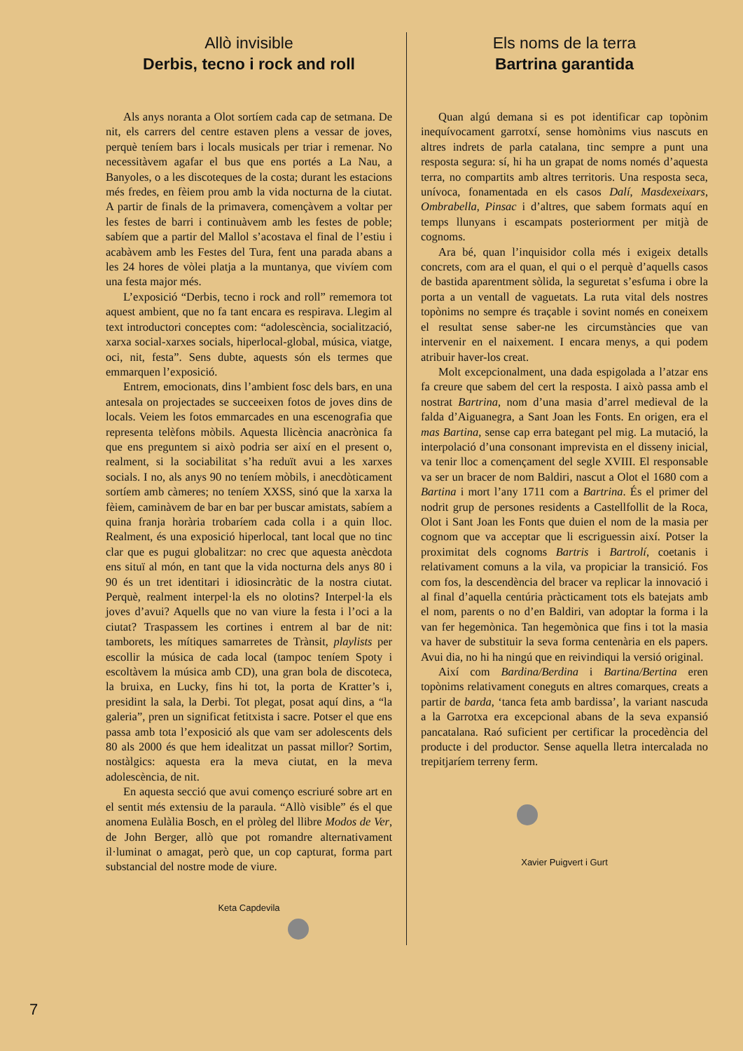Allò invisible
Derbis, tecno i rock and roll
Als anys noranta a Olot sortíem cada cap de setmana. De nit, els carrers del centre estaven plens a vessar de joves, perquè teníem bars i locals musicals per triar i remenar. No necessitàvem agafar el bus que ens portés a La Nau, a Banyoles, o a les discoteques de la costa; durant les estacions més fredes, en fèiem prou amb la vida nocturna de la ciutat. A partir de finals de la primavera, començàvem a voltar per les festes de barri i continuàvem amb les festes de poble; sabíem que a partir del Mallol s’acostava el final de l’estiu i acabàvem amb les Festes del Tura, fent una parada abans a les 24 hores de vòlei platja a la muntanya, que vivíem com una festa major més.
L’exposició “Derbis, tecno i rock and roll” rememora tot aquest ambient, que no fa tant encara es respirava. Llegim al text introductori conceptes com: “adolescència, socialització, xarxa social-xarxes socials, hiperlocal-global, música, viatge, oci, nit, festa”. Sens dubte, aquests són els termes que emmarquen l’exposició.
Entrem, emocionats, dins l’ambient fosc dels bars, en una antesala on projectades se succeeixen fotos de joves dins de locals. Veiem les fotos emmarcades en una escenografia que representa telèfons mòbils. Aquesta llicència anacrònica fa que ens preguntem si això podria ser així en el present o, realment, si la sociabilitat s’ha reduït avui a les xarxes socials. I no, als anys 90 no teníem mòbils, i anecdòticament sortíem amb càmeres; no teníem XXSS, sinó que la xarxa la fèiem, caminàvem de bar en bar per buscar amistats, sabíem a quina franja horària trobaríem cada colla i a quin lloc. Realment, és una exposició hiperlocal, tant local que no tinc clar que es pugui globalitzar: no crec que aquesta anècdota ens situï al món, en tant que la vida nocturna dels anys 80 i 90 és un tret identitari i idiosincràtic de la nostra ciutat. Perquè, realment interpel·la els no olotins? Interpel·la els joves d’avui? Aquells que no van viure la festa i l’oci a la ciutat? Traspassem les cortines i entrem al bar de nit: tamborets, les mítiques samarretes de Trànsit, playlists per escollir la música de cada local (tampoc teníem Spoty i escoltàvem la música amb CD), una gran bola de discoteca, la bruixa, en Lucky, fins hi tot, la porta de Kratter’s i, presidint la sala, la Derbi. Tot plegat, posat aquí dins, a “la galeria”, pren un significat fetitxista i sacre. Potser el que ens passa amb tota l’exposició als que vam ser adolescents dels 80 als 2000 és que hem idealitzat un passat millor? Sortim, nostàlgics: aquesta era la meva ciutat, en la meva adolescència, de nit.
En aquesta secció que avui començo escriuré sobre art en el sentit més extensiu de la paraula. “Allò visible” és el que anomena Eulàlia Bosch, en el pròleg del llibre Modos de Ver, de John Berger, allò que pot romandre alternativament il·luminat o amagat, però que, un cop capturat, forma part substancial del nostre mode de viure.
Keta Capdevila
Els noms de la terra
Bartrina garantida
Quan algú demana si es pot identificar cap topònim inequívocament garrotxí, sense homònims vius nascuts en altres indrets de parla catalana, tinc sempre a punt una resposta segura: sí, hi ha un grapat de noms només d’aquesta terra, no compartits amb altres territoris. Una resposta seca, unívoca, fonamentada en els casos Dalí, Masdexeixars, Ombrabella, Pinsac i d’altres, que sabem formats aquí en temps llunyans i escampats posteriorment per mitjà de cognoms.
Ara bé, quan l’inquisidor colla més i exigeix detalls concrets, com ara el quan, el qui o el perquè d’aquells casos de bastida aparentment sòlida, la seguretat s’esfuma i obre la porta a un ventall de vaguetats. La ruta vital dels nostres topònims no sempre és traçable i sovint només en coneixem el resultat sense saber-ne les circumstàncies que van intervenir en el naixement. I encara menys, a qui podem atribuir haver-los creat.
Molt excepcionalment, una dada espigolada a l’atzar ens fa creure que sabem del cert la resposta. I això passa amb el nostrat Bartrina, nom d’una masia d’arrel medieval de la falda d’Aiguanegra, a Sant Joan les Fonts. En origen, era el mas Bartina, sense cap erra bategant pel mig. La mutació, la interpolació d’una consonant imprevista en el disseny inicial, va tenir lloc a començament del segle XVIII. El responsable va ser un bracer de nom Baldiri, nascut a Olot el 1680 com a Bartina i mort l’any 1711 com a Bartrina. És el primer del nodrit grup de persones residents a Castellfollit de la Roca, Olot i Sant Joan les Fonts que duien el nom de la masia per cognom que va acceptar que li escriguessin així. Potser la proximitat dels cognoms Bartris i Bartrolí, coetanis i relativament comuns a la vila, va propiciar la transició. Fos com fos, la descendència del bracer va replicar la innovació i al final d’aquella centúria pràcticament tots els batejats amb el nom, parents o no d’en Baldiri, van adoptar la forma i la van fer hegemònica. Tan hegemònica que fins i tot la masia va haver de substituir la seva forma centenària en els papers. Avui dia, no hi ha ningú que en reivindiqui la versió original.
Així com Bardina/Berdina i Bartina/Bertina eren topònims relativament coneguts en altres comarques, creats a partir de barda, ‘tanca feta amb bardissa’, la variant nascuda a la Garrotxa era excepcional abans de la seva expansió pancatalana. Raó suficient per certificar la procedència del producte i del productor. Sense aquella lletra intercalada no trepitjaríem terreny ferm.
Xavier Puigvert i Gurt
7